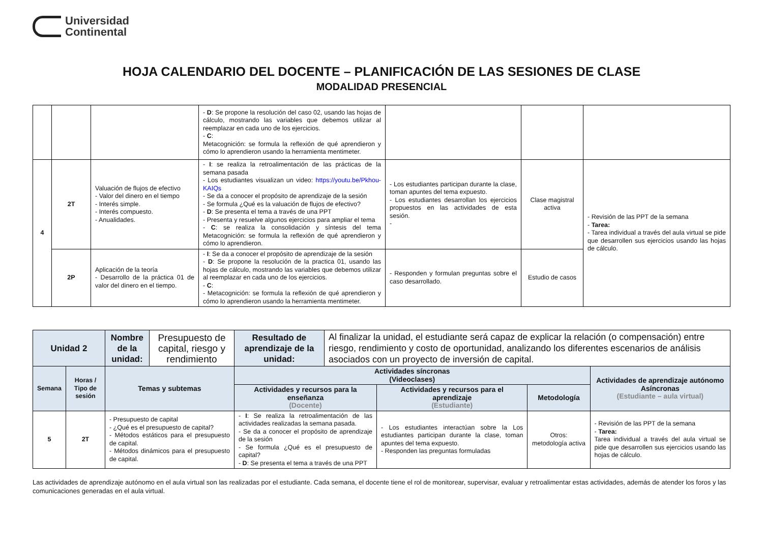Universidad
Continental
HOJA CALENDARIO DEL DOCENTE – PLANIFICACIÓN DE LAS SESIONES DE CLASE
MODALIDAD PRESENCIAL
| | | | - D : Se propone la resolución del caso 02, usando las hojas de cálculo, mostrando las variables que debemos utilizar al reemplazar en cada uno de los ejercicios. - C : Metacognición: se formula la reflexión de qué aprendieron y cómo lo aprendieron usando la herramienta mentimeter. | | | |
| 4 | 2T | Valuación de flujos de efectivo - Valor del dinero en el tiempo - Interés simple. - Interés compuesto. - Anualidades. | - I : se realiza la retroalimentación de las prácticas de la semana pasada - Los estudiantes visualizan un video: https://youtu.be/Pkhou-KAIQs - Se da a conocer el propósito de aprendizaje de la sesión - Se formula ¿Qué es la valuación de flujos de efectivo? - D : Se presenta el tema a través de una PPT - Presenta y resuelve algunos ejercicios para ampliar el tema - C : se realiza la consolidación y síntesis del tema Metacognición: se formula la reflexión de qué aprendieron y cómo lo aprendieron. | - Los estudiantes participan durante la clase, toman apuntes del tema expuesto. - Los estudiantes desarrollan los ejercicios propuestos en las actividades de esta sesión. - | Clase magistral activa | - Revisión de las PPT de la semana - Tarea: - Tarea individual a través del aula virtual se pide que desarrollen sus ejercicios usando las hojas de cálculo. |
| | 2P | Aplicación de la teoría - Desarrollo de la práctica 01 de valor del dinero en el tiempo. | - I : Se da a conocer el propósito de aprendizaje de la sesión - D : Se propone la resolución de la practica 01, usando las hojas de cálculo, mostrando las variables que debemos utilizar al reemplazar en cada uno de los ejercicios. - C : - Metacognición: se formula la reflexión de qué aprendieron y cómo lo aprendieron usando la herramienta mentimeter. | - Responden y formulan preguntas sobre el caso desarrollado. | Estudio de casos | |
| Unidad 2 | | Nombre de la unidad: | Presupuesto de capital, riesgo y rendimiento | Resultado de aprendizaje de la unidad: | Al finalizar la unidad, el estudiante será capaz de explicar la relación (o compensación) entre riesgo, rendimiento y costo de oportunidad, analizando los diferentes escenarios de análisis asociados con un proyecto de inversión de capital. | | | |
| Semana | Horas / Tipo de sesión | Temas y subtemas | | Actividades síncronas (Videoclases) | | | | Actividades de aprendizaje autónomo Asíncronas (Estudiante – aula virtual) |
| | | | | Actividades y recursos para la enseñanza (Docente) | | Actividades y recursos para el aprendizaje (Estudiante) | Metodología | |
| 5 | 2T | - Presupuesto de capital - ¿Qué es el presupuesto de capital? - Métodos estáticos para el presupuesto de capital. - Métodos dinámicos para el presupuesto de capital. | | - I : Se realiza la retroalimentación de las actividades realizadas la semana pasada. - Se da a conocer el propósito de aprendizaje de la sesión - Se formula ¿Qué es el presupuesto de capital? - D : Se presenta el tema a través de una PPT | | - Los estudiantes interactúan sobre la Los estudiantes participan durante la clase, toman apuntes del tema expuesto. - Responden las preguntas formuladas | Otros: metodología activa | - Revisión de las PPT de la semana - Tarea: Tarea individual a través del aula virtual se pide que desarrollen sus ejercicios usando las hojas de cálculo. |
Las actividades de aprendizaje autónomo en el aula virtual son las realizadas por el estudiante. Cada semana, el docente tiene el rol de monitorear, supervisar, evaluar y retroalimentar estas actividades, además de atender los foros y las comunicaciones generadas en el aula virtual.